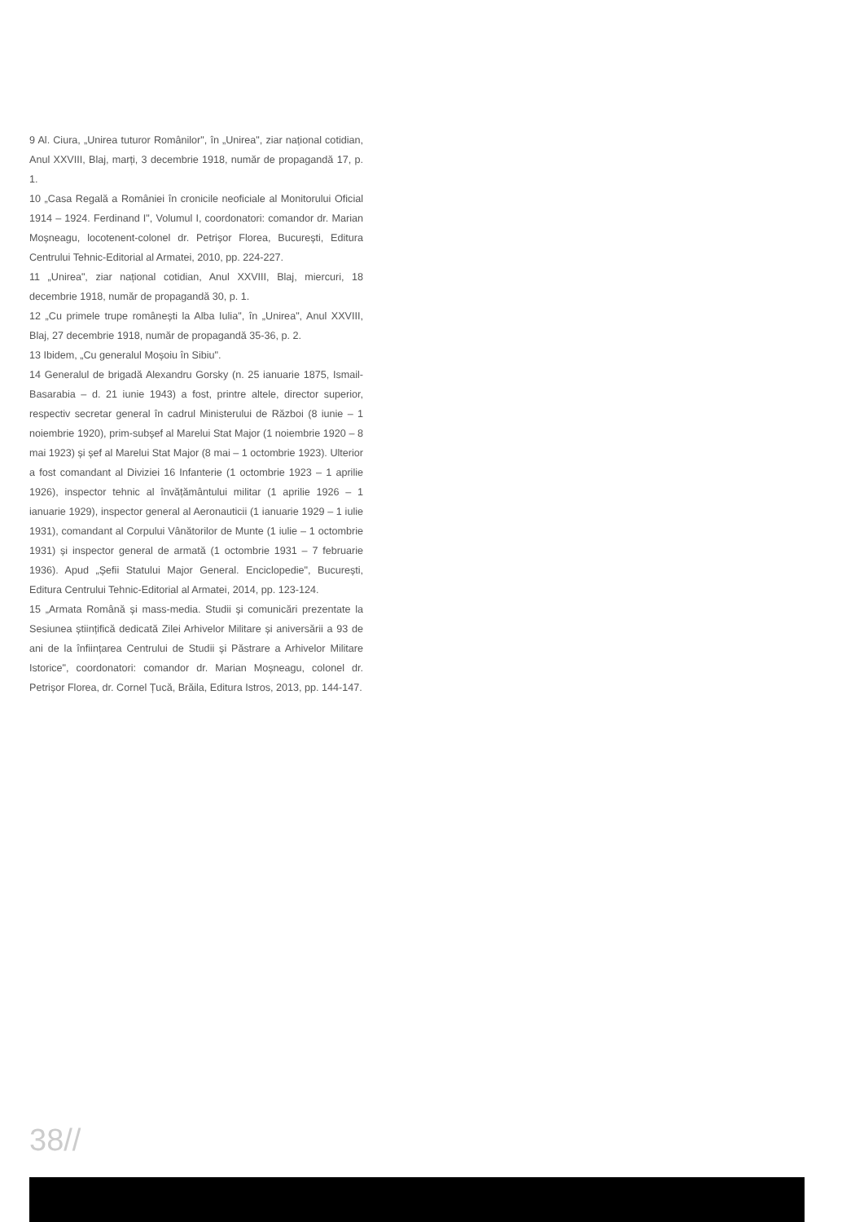9 Al. Ciura, „Unirea tuturor Românilor", în „Unirea", ziar național cotidian, Anul XXVIII, Blaj, marți, 3 decembrie 1918, număr de propagandă 17, p. 1.
10 „Casa Regală a României în cronicile neoficiale al Monitorului Oficial 1914 – 1924. Ferdinand I", Volumul I, coordonatori: comandor dr. Marian Moșneagu, locotenent-colonel dr. Petrișor Florea, București, Editura Centrului Tehnic-Editorial al Armatei, 2010, pp. 224-227.
11 „Unirea", ziar național cotidian, Anul XXVIII, Blaj, miercuri, 18 decembrie 1918, număr de propagandă 30, p. 1.
12 „Cu primele trupe românești la Alba Iulia", în „Unirea", Anul XXVIII, Blaj, 27 decembrie 1918, număr de propagandă 35-36, p. 2.
13 Ibidem, „Cu generalul Moșoiu în Sibiu".
14 Generalul de brigadă Alexandru Gorsky (n. 25 ianuarie 1875, Ismail-Basarabia – d. 21 iunie 1943) a fost, printre altele, director superior, respectiv secretar general în cadrul Ministerului de Război (8 iunie – 1 noiembrie 1920), prim-subșef al Marelui Stat Major (1 noiembrie 1920 – 8 mai 1923) și șef al Marelui Stat Major (8 mai – 1 octombrie 1923). Ulterior a fost comandant al Diviziei 16 Infanterie (1 octombrie 1923 – 1 aprilie 1926), inspector tehnic al învățământului militar (1 aprilie 1926 – 1 ianuarie 1929), inspector general al Aeronauticii (1 ianuarie 1929 – 1 iulie 1931), comandant al Corpului Vânătorilor de Munte (1 iulie – 1 octombrie 1931) și inspector general de armată (1 octombrie 1931 – 7 februarie 1936). Apud „Șefii Statului Major General. Enciclopedie", București, Editura Centrului Tehnic-Editorial al Armatei, 2014, pp. 123-124.
15 „Armata Română și mass-media. Studii și comunicări prezentate la Sesiunea științifică dedicată Zilei Arhivelor Militare și aniversării a 93 de ani de la înființarea Centrului de Studii și Păstrare a Arhivelor Militare Istorice", coordonatori: comandor dr. Marian Moșneagu, colonel dr. Petrișor Florea, dr. Cornel Țucă, Brăila, Editura Istros, 2013, pp. 144-147.
38//